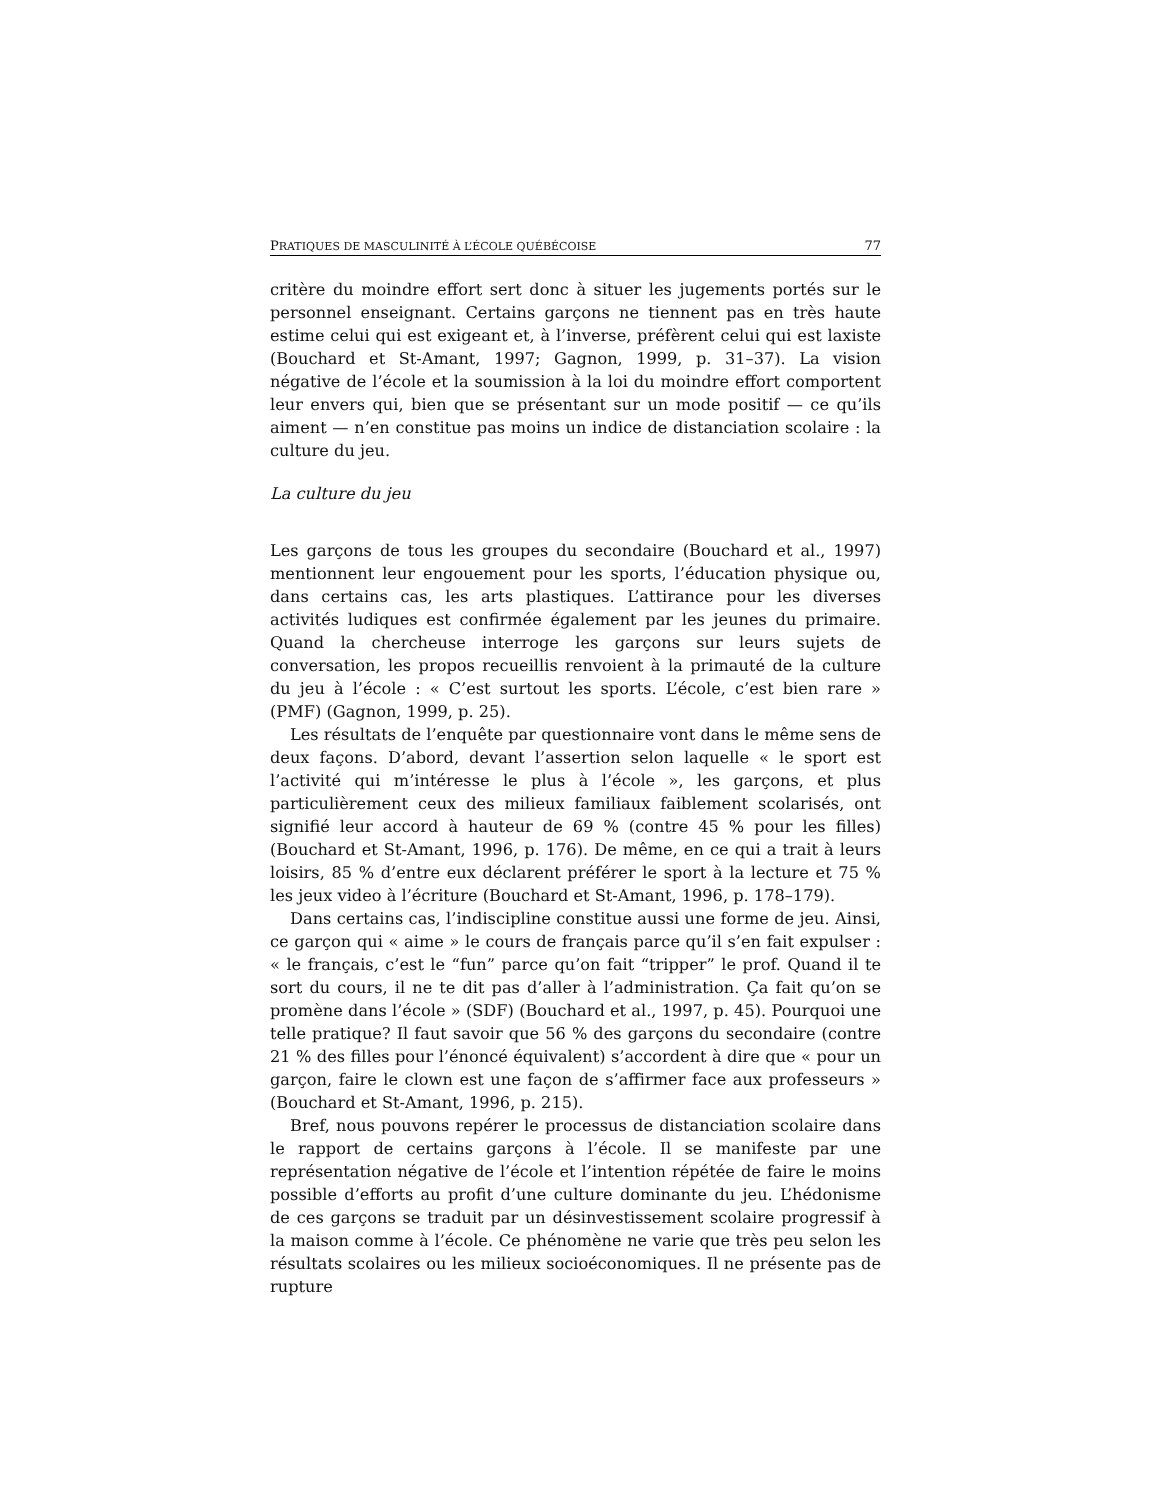PRATIQUES DE MASCULINITÉ À L’ÉCOLE QUÉBÉCOISE 77
critère du moindre effort sert donc à situer les jugements portés sur le personnel enseignant. Certains garçons ne tiennent pas en très haute estime celui qui est exigeant et, à l’inverse, préfèrent celui qui est laxiste (Bouchard et St-Amant, 1997; Gagnon, 1999, p. 31–37). La vision négative de l’école et la soumission à la loi du moindre effort comportent leur envers qui, bien que se présentant sur un mode positif — ce qu’ils aiment — n’en constitue pas moins un indice de distanciation scolaire : la culture du jeu.
La culture du jeu
Les garçons de tous les groupes du secondaire (Bouchard et al., 1997) mentionnent leur engouement pour les sports, l’éducation physique ou, dans certains cas, les arts plastiques. L’attirance pour les diverses activités ludiques est confirmée également par les jeunes du primaire. Quand la chercheuse interroge les garçons sur leurs sujets de conversation, les propos recueillis renvoient à la primauté de la culture du jeu à l’école : « C’est surtout les sports. L’école, c’est bien rare » (PMF) (Gagnon, 1999, p. 25).
Les résultats de l’enquête par questionnaire vont dans le même sens de deux façons. D’abord, devant l’assertion selon laquelle « le sport est l’activité qui m’intéresse le plus à l’école », les garçons, et plus particulièrement ceux des milieux familiaux faiblement scolarisés, ont signifié leur accord à hauteur de 69 % (contre 45 % pour les filles) (Bouchard et St-Amant, 1996, p. 176). De même, en ce qui a trait à leurs loisirs, 85 % d’entre eux déclarent préférer le sport à la lecture et 75 % les jeux video à l’écriture (Bouchard et St-Amant, 1996, p. 178–179).
Dans certains cas, l’indiscipline constitue aussi une forme de jeu. Ainsi, ce garçon qui « aime » le cours de français parce qu’il s’en fait expulser : « le français, c’est le “fun” parce qu’on fait “tripper” le prof. Quand il te sort du cours, il ne te dit pas d’aller à l’administration. Ça fait qu’on se promène dans l’école » (SDF) (Bouchard et al., 1997, p. 45). Pourquoi une telle pratique? Il faut savoir que 56 % des garçons du secondaire (contre 21 % des filles pour l’énoncé équivalent) s’accordent à dire que « pour un garçon, faire le clown est une façon de s’affirmer face aux professeurs » (Bouchard et St-Amant, 1996, p. 215).
Bref, nous pouvons repérer le processus de distanciation scolaire dans le rapport de certains garçons à l’école. Il se manifeste par une représentation négative de l’école et l’intention répétée de faire le moins possible d’efforts au profit d’une culture dominante du jeu. L’hédonisme de ces garçons se traduit par un désinvestissement scolaire progressif à la maison comme à l’école. Ce phénomène ne varie que très peu selon les résultats scolaires ou les milieux socioéconomiques. Il ne présente pas de rupture